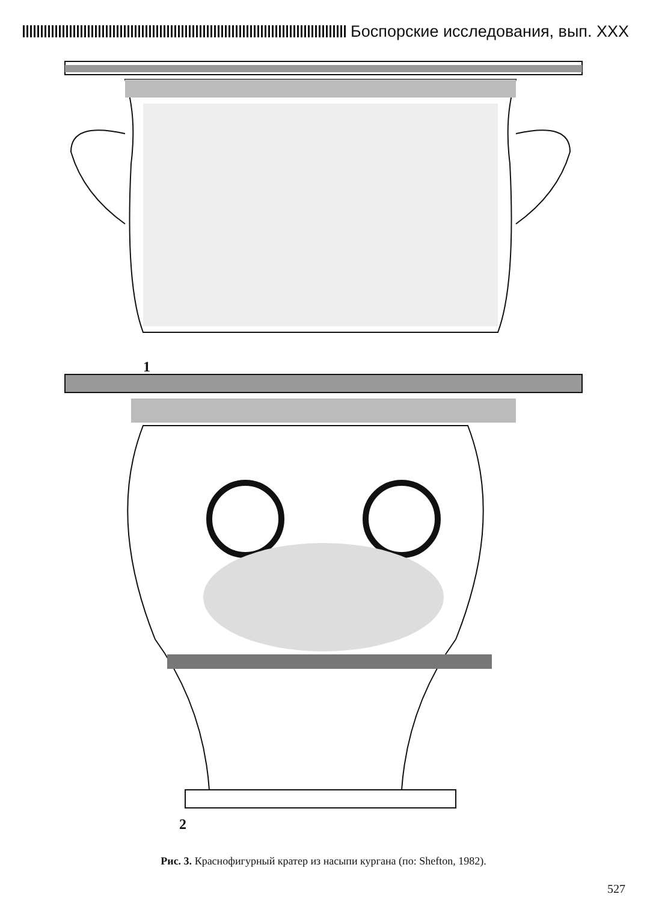Боспорские исследования, вып. XXX
1
2
Рис. 3. Краснофигурный кратер из насыпи кургана (по: Shefton, 1982).
527